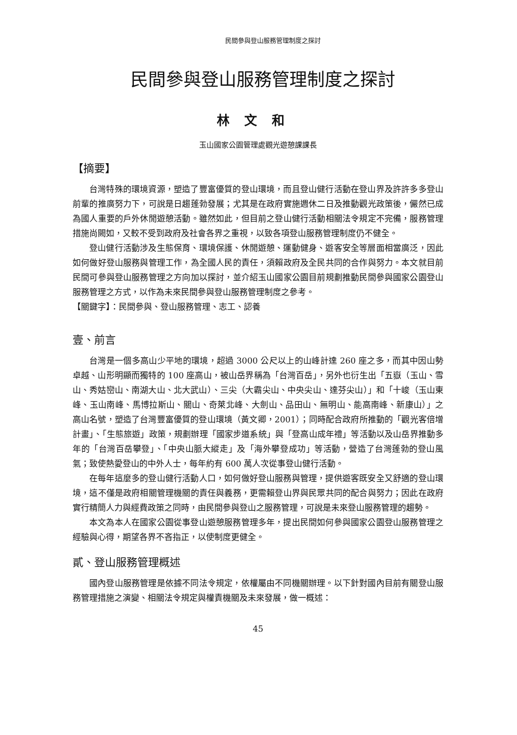民間參與登山服務管理制度之探討
民間參與登山服務管理制度之探討
林文和
玉山國家公園管理處觀光遊憩課課長
【摘要】
台灣特殊的環境資源，塑造了豐富優質的登山環境，而且登山健行活動在登山界及許許多多登山前輩的推廣努力下，可說是日趨蓬勃發展；尤其是在政府實施週休二日及推動觀光政策後，儼然已成為國人重要的戶外休閒遊憩活動。雖然如此，但目前之登山健行活動相關法令規定不完備，服務管理措施尚闕如，又較不受到政府及社會各界之重視，以致各項登山服務管理制度仍不健全。
登山健行活動涉及生態保育、環境保護、休閒遊憩、運動健身、遊客安全等層面相當廣泛，因此如何做好登山服務與管理工作，為全國人民的責任，須賴政府及全民共同的合作與努力。本文就目前民間可參與登山服務管理之方向加以探討，並介紹玉山國家公園目前規劃推動民間參與國家公園登山服務管理之方式，以作為未來民間參與登山服務管理制度之參考。
【關鍵字】：民間參與、登山服務管理、志工、認養
壹、前言
台灣是一個多高山少平地的環境，超過 3000 公尺以上的山峰計達 260 座之多，而其中因山勢卓越、山形明顯而獨特的 100 座高山，被山岳界稱為「台灣百岳」，另外也衍生出「五嶽（玉山、雪山、秀姑巒山、南湖大山、北大武山）、三尖（大霸尖山、中央尖山、達芬尖山）」和「十峻（玉山東峰、玉山南峰、馬博拉斯山、關山、奇萊北峰、大劍山、品田山、無明山、能高南峰、新康山）」之高山名號，塑造了台灣豐富優質的登山環境（黃文卿，2001）；同時配合政府所推動的「觀光客倍增計畫」、「生態旅遊」政策，規劃辦理「國家步道系統」與「登高山成年禮」等活動以及山岳界推動多年的「台灣百岳攀登」、「中央山脈大縱走」及「海外攀登成功」等活動，營造了台灣蓬勃的登山風氣；致使熱愛登山的中外人士，每年約有 600 萬人次從事登山健行活動。
在每年這麼多的登山健行活動人口，如何做好登山服務與管理，提供遊客既安全又舒適的登山環境，這不僅是政府相關管理機關的責任與義務，更需賴登山界與民眾共同的配合與努力；因此在政府實行精簡人力與經費政策之同時，由民間參與登山之服務管理，可說是未來登山服務管理的趨勢。
本文為本人在國家公園從事登山遊憩服務管理多年，提出民間如何參與國家公園登山服務管理之經驗與心得，期望各界不吝指正，以使制度更健全。
貳、登山服務管理概述
國內登山服務管理是依據不同法令規定，依權屬由不同機關辦理。以下針對國內目前有關登山服務管理措施之演變、相關法令規定與權責機關及未來發展，做一概述：
45